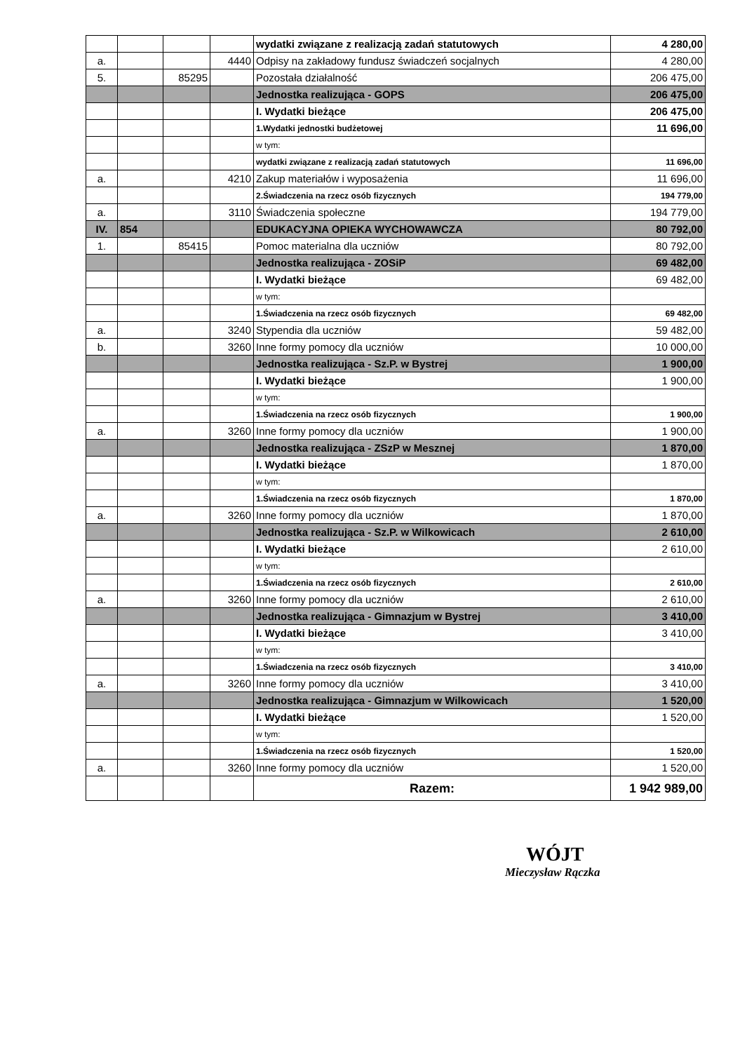| | | | | wydatki związane z realizacją zadań statutowych | 4 280,00 |
| a. | | | 4440 | Odpisy na zakładowy fundusz świadczeń socjalnych | 4 280,00 |
| 5. | | 85295 | | Pozostała działalność | 206 475,00 |
| | | | | Jednostka realizująca - GOPS | 206 475,00 |
| | | | | I. Wydatki bieżące | 206 475,00 |
| | | | | 1.Wydatki jednostki budżetowej | 11 696,00 |
| | | | | w tym: | |
| | | | | wydatki związane z realizacją zadań statutowych | 11 696,00 |
| a. | | | 4210 | Zakup materiałów i wyposażenia | 11 696,00 |
| | | | | 2.Świadczenia na rzecz osób fizycznych | 194 779,00 |
| a. | | | 3110 | Świadczenia społeczne | 194 779,00 |
| IV. | 854 | | | EDUKACYJNA OPIEKA WYCHOWAWCZA | 80 792,00 |
| 1. | | 85415 | | Pomoc materialna dla uczniów | 80 792,00 |
| | | | | Jednostka realizująca - ZOSiP | 69 482,00 |
| | | | | I. Wydatki bieżące | 69 482,00 |
| | | | | w tym: | |
| | | | | 1.Świadczenia na rzecz osób fizycznych | 69 482,00 |
| a. | | | 3240 | Stypendia dla uczniów | 59 482,00 |
| b. | | | 3260 | Inne formy pomocy dla uczniów | 10 000,00 |
| | | | | Jednostka realizująca - Sz.P. w Bystrej | 1 900,00 |
| | | | | I. Wydatki bieżące | 1 900,00 |
| | | | | w tym: | |
| | | | | 1.Świadczenia na rzecz osób fizycznych | 1 900,00 |
| a. | | | 3260 | Inne formy pomocy dla uczniów | 1 900,00 |
| | | | | Jednostka realizująca - ZSzP w Mesznej | 1 870,00 |
| | | | | I. Wydatki bieżące | 1 870,00 |
| | | | | w tym: | |
| | | | | 1.Świadczenia na rzecz osób fizycznych | 1 870,00 |
| a. | | | 3260 | Inne formy pomocy dla uczniów | 1 870,00 |
| | | | | Jednostka realizująca - Sz.P. w Wilkowicach | 2 610,00 |
| | | | | I. Wydatki bieżące | 2 610,00 |
| | | | | w tym: | |
| | | | | 1.Świadczenia na rzecz osób fizycznych | 2 610,00 |
| a. | | | 3260 | Inne formy pomocy dla uczniów | 2 610,00 |
| | | | | Jednostka realizująca - Gimnazjum w Bystrej | 3 410,00 |
| | | | | I. Wydatki bieżące | 3 410,00 |
| | | | | w tym: | |
| | | | | 1.Świadczenia na rzecz osób fizycznych | 3 410,00 |
| a. | | | 3260 | Inne formy pomocy dla uczniów | 3 410,00 |
| | | | | Jednostka realizująca - Gimnazjum w Wilkowicach | 1 520,00 |
| | | | | I. Wydatki bieżące | 1 520,00 |
| | | | | w tym: | |
| | | | | 1.Świadczenia na rzecz osób fizycznych | 1 520,00 |
| a. | | | 3260 | Inne formy pomocy dla uczniów | 1 520,00 |
| | | | | Razem: | 1 942 989,00 |
WÓJT
Mieczysław Rączka